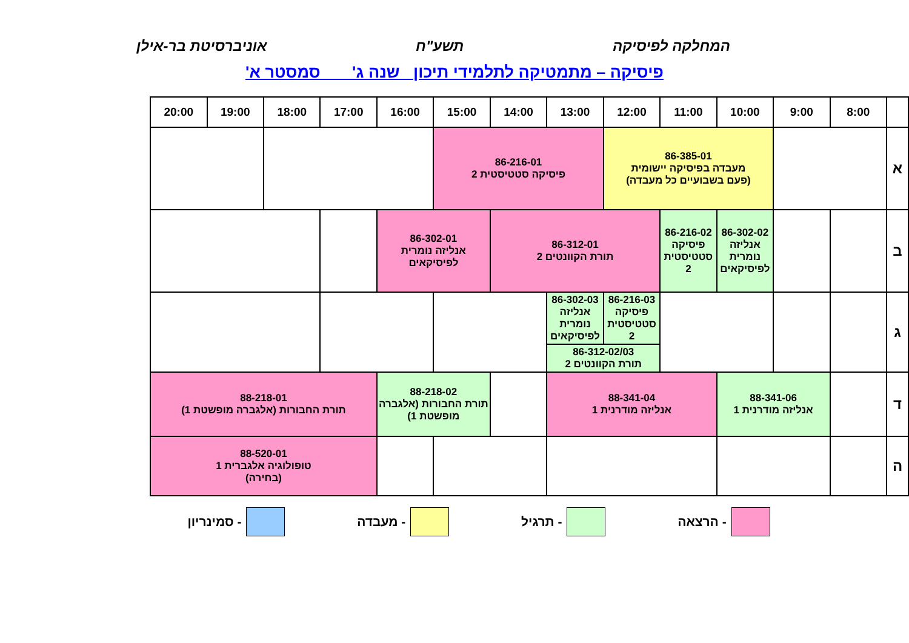המחלקה לפיסיקה תשע"ח אוניברסיטת בר-אילן
פיסיקה – מתמטיקה לתלמידי תיכון שנה ג' סמסטר א'
| | 8:00 | 9:00 | 10:00 | 11:00 | 12:00 | 13:00 | 14:00 | 15:00 | 16:00 | 17:00 | 18:00 | 19:00 | 20:00 |
| --- | --- | --- | --- | --- | --- | --- | --- | --- | --- | --- | --- | --- | --- |
| א | | | 86-385-01 מעבדה בפיסיקה יישומית (פעם בשבועיים כל מעבדה) | | | 86-216-01 פיסיקה סטטיסטית 2 | | | | | | | |
| ב | | | 86-302-02 אנליזה נומרית לפיסיקאים | 86-216-02 פיסיקה סטטיסטית 2 | 86-312-01 תורת הקוונטים 2 | | | 86-302-01 אנליזה נומרית לפיסיקאים | | | | | |
| ג | | | | | 86-216-03 פיסיקה סטטיסטית 2 | 86-302-03 אנליזה נומרית לפיסיקאים | | | | | | | |
| | | | | | 86-312-02/03 תורת הקוונטים 2 | | | | | | | | |
| ד | | 88-341-06 אנליזה מודרנית 1 | | 88-341-04 אנליזה מודרנית 1 | | | | 88-218-02 תורת החבורות (אלגברה מופשטת 1) | | 88-218-01 תורת החבורות (אלגברה מופשטת 1) | | | |
| ה | | | | | | | | | | 88-520-01 טופולוגיה אלגברית 1 (בחירה) | | | |
- הרצאה - תרגיל - מעבדה - סמינריון